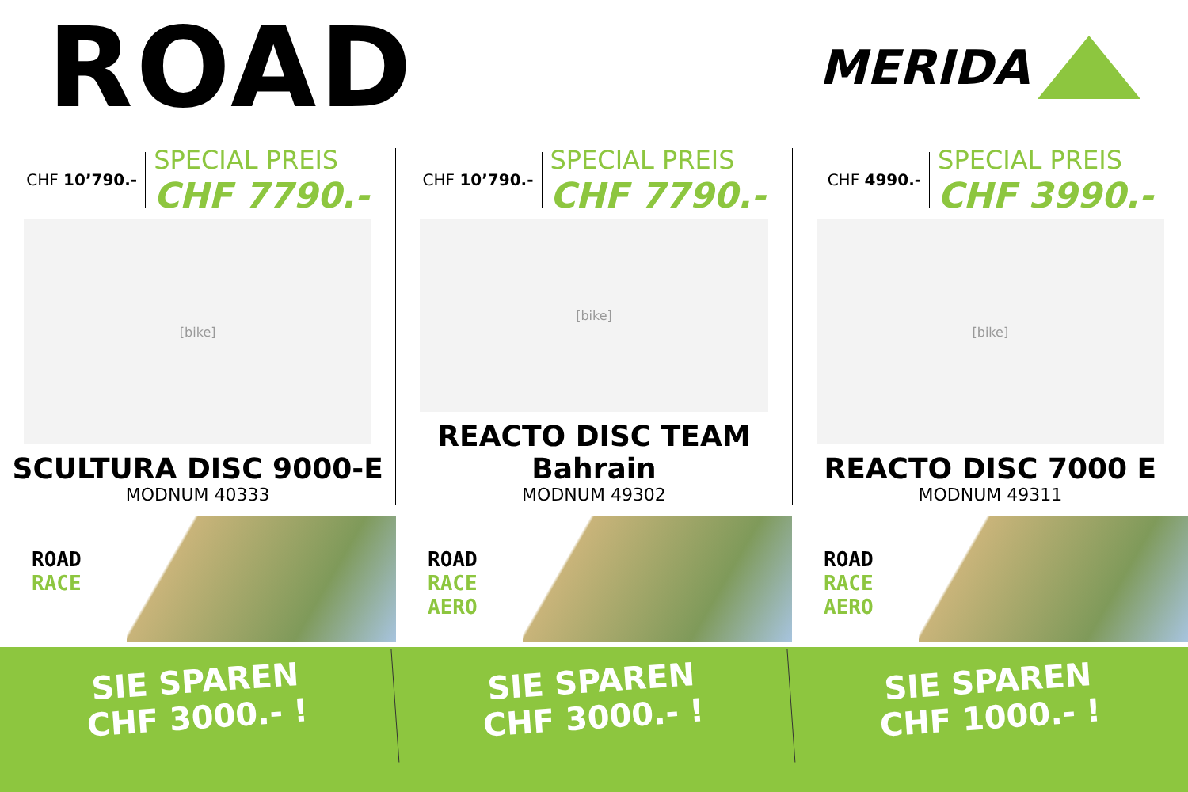ROAD
MERIDA
CHF 10’790.-
SPECIAL PREIS
CHF 7790.-
[bike]
SCULTURA DISC 9000-E
MODNUM 40333
CHF 10’790.-
SPECIAL PREIS
CHF 7790.-
[bike]
REACTO DISC TEAM Bahrain
MODNUM 49302
CHF 4990.-
SPECIAL PREIS
CHF 3990.-
[bike]
REACTO DISC 7000 E
MODNUM 49311
ROAD
RACE
ROAD
RACE
AERO
ROAD
RACE
AERO
SIE SPAREN
CHF 3000.- !
SIE SPAREN
CHF 3000.- !
SIE SPAREN
CHF 1000.- !